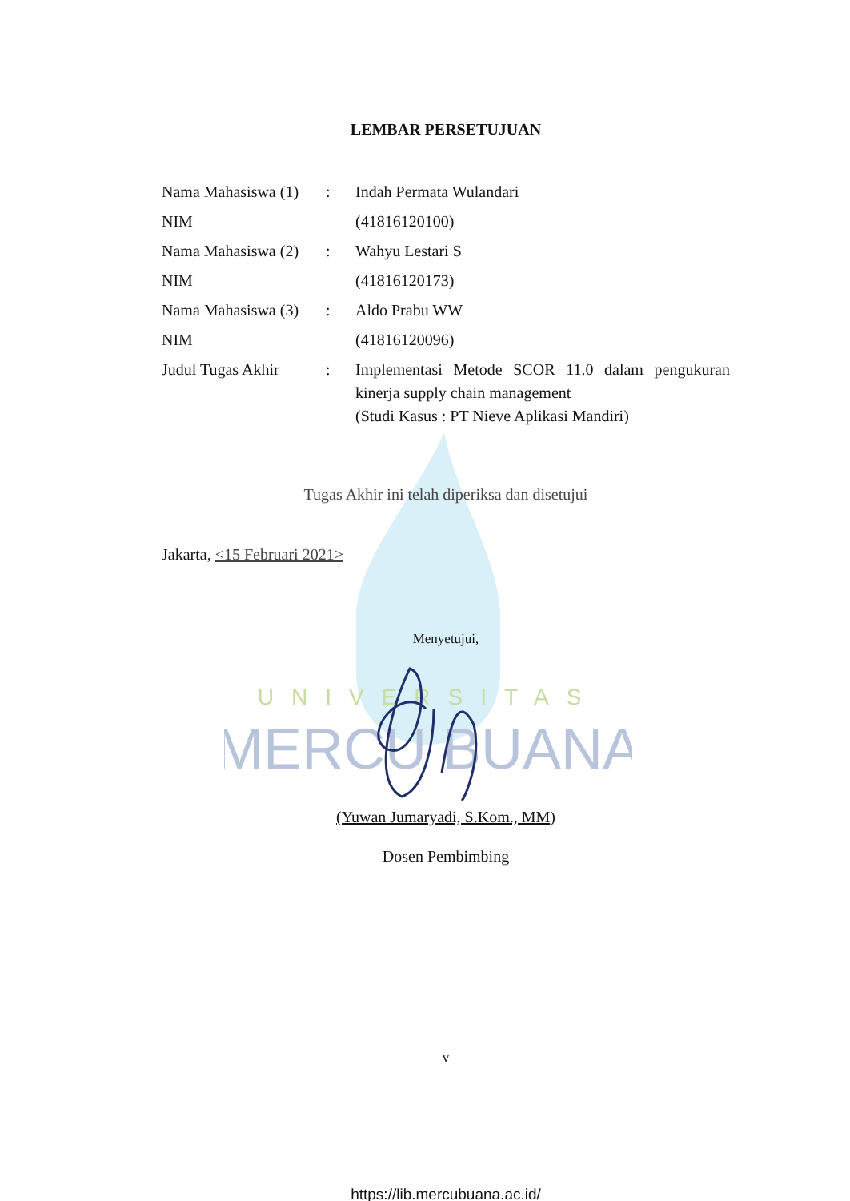UNIVERSITAS
MERCU BUANA
LEMBAR PERSETUJUAN
Nama Mahasiswa (1)
: Indah Permata Wulandari
NIM (41816120100)
Nama Mahasiswa (2)
: Wahyu Lestari S
NIM (41816120173)
Nama Mahasiswa (3)
: Aldo Prabu WW
NIM (41816120096)
Judul Tugas Akhir : Implementasi Metode SCOR 11.0 dalam pengukuran kinerja supply chain management
(Studi Kasus : PT Nieve Aplikasi Mandiri)
Tugas Akhir ini telah diperiksa dan disetujui
Jakarta, <15 Februari 2021>
Menyetujui,
(Yuwan Jumaryadi, S.Kom., MM)
Dosen Pembimbing
v
https://lib.mercubuana.ac.id/